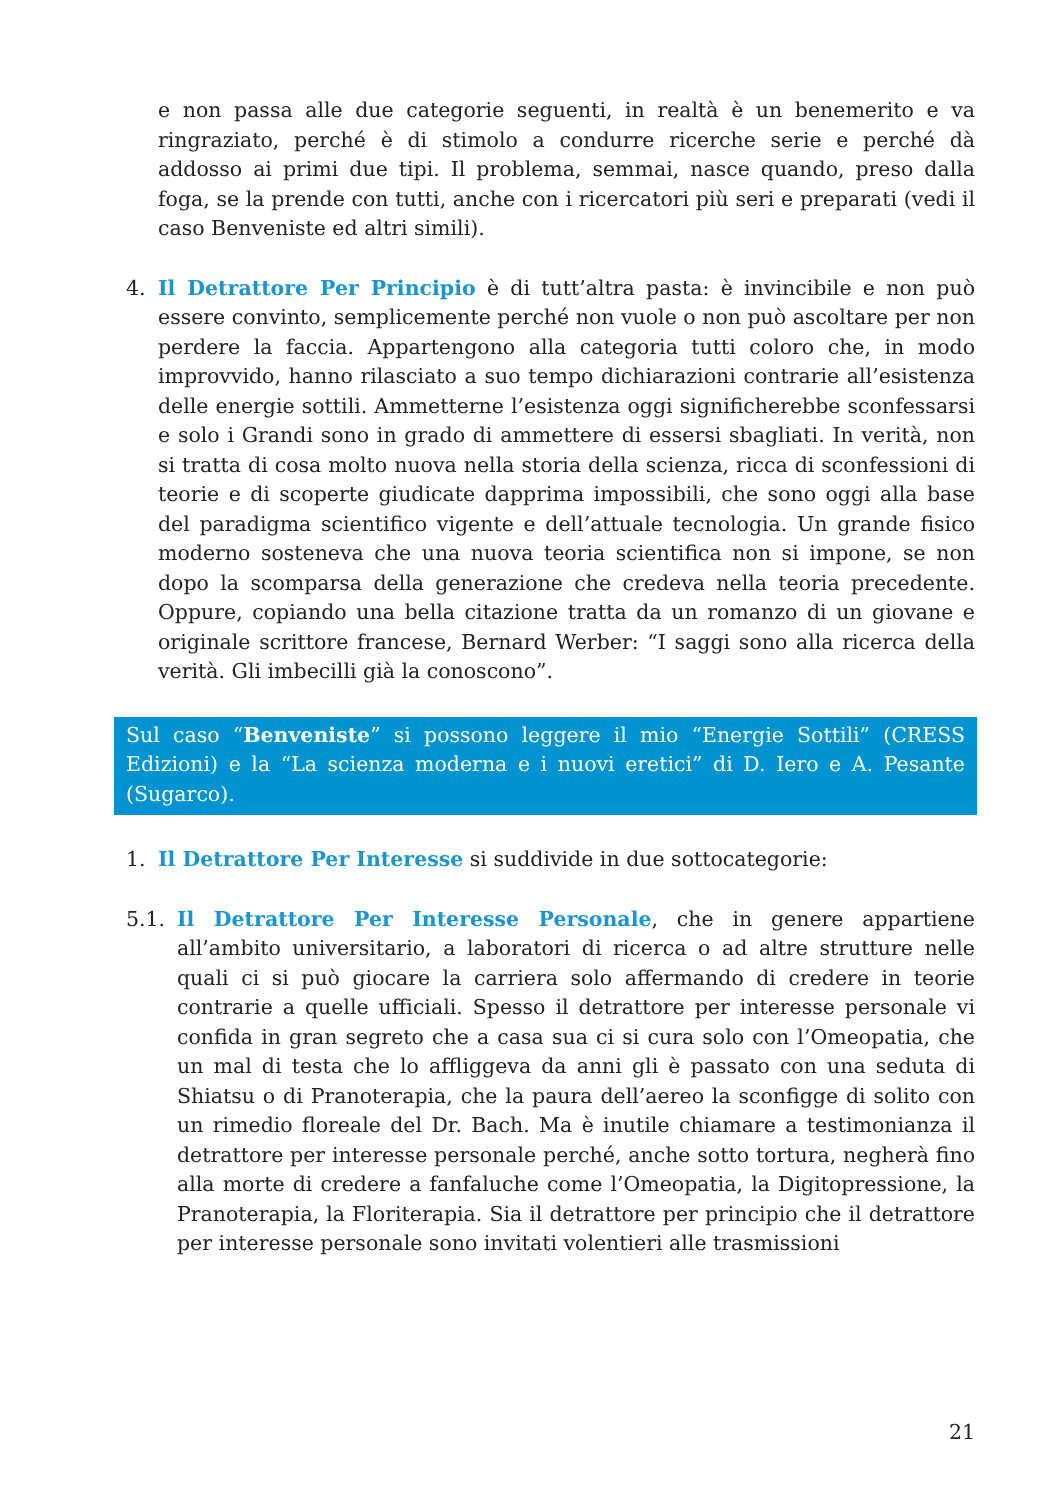e non passa alle due categorie seguenti, in realtà è un benemerito e va ringraziato, perché è di stimolo a condurre ricerche serie e perché dà addosso ai primi due tipi. Il problema, semmai, nasce quando, preso dalla foga, se la prende con tutti, anche con i ricercatori più seri e preparati (vedi il caso Benveniste ed altri simili).
4. Il Detrattore Per Principio è di tutt’altra pasta: è invincibile e non può essere convinto, semplicemente perché non vuole o non può ascoltare per non perdere la faccia. Appartengono alla categoria tutti coloro che, in modo improvvido, hanno rilasciato a suo tempo dichiarazioni contrarie all’esistenza delle energie sottili. Ammetterne l’esistenza oggi significherebbe sconfessarsi e solo i Grandi sono in grado di ammettere di essersi sbagliati. In verità, non si tratta di cosa molto nuova nella storia della scienza, ricca di sconfessioni di teorie e di scoperte giudicate dapprima impossibili, che sono oggi alla base del paradigma scientifico vigente e dell’attuale tecnologia. Un grande fisico moderno sosteneva che una nuova teoria scientifica non si impone, se non dopo la scomparsa della generazione che credeva nella teoria precedente. Oppure, copiando una bella citazione tratta da un romanzo di un giovane e originale scrittore francese, Bernard Werber: “I saggi sono alla ricerca della verità. Gli imbecilli già la conoscono”.
Sul caso “Benveniste” si possono leggere il mio “Energie Sottili” (CRESS Edizioni) e la “La scienza moderna e i nuovi eretici” di D. Iero e A. Pesante (Sugarco).
1. Il Detrattore Per Interesse si suddivide in due sottocategorie:
5.1. Il Detrattore Per Interesse Personale, che in genere appartiene all’ambito universitario, a laboratori di ricerca o ad altre strutture nelle quali ci si può giocare la carriera solo affermando di credere in teorie contrarie a quelle ufficiali. Spesso il detrattore per interesse personale vi confida in gran segreto che a casa sua ci si cura solo con l’Omeopatia, che un mal di testa che lo affliggeva da anni gli è passato con una seduta di Shiatsu o di Pranoterapia, che la paura dell’aereo la sconfigge di solito con un rimedio floreale del Dr. Bach. Ma è inutile chiamare a testimonianza il detrattore per interesse personale perché, anche sotto tortura, negherà fino alla morte di credere a fanfaluche come l’Omeopatia, la Digitopressione, la Pranoterapia, la Floriterapia. Sia il detrattore per principio che il detrattore per interesse personale sono invitati volentieri alle trasmissioni
21